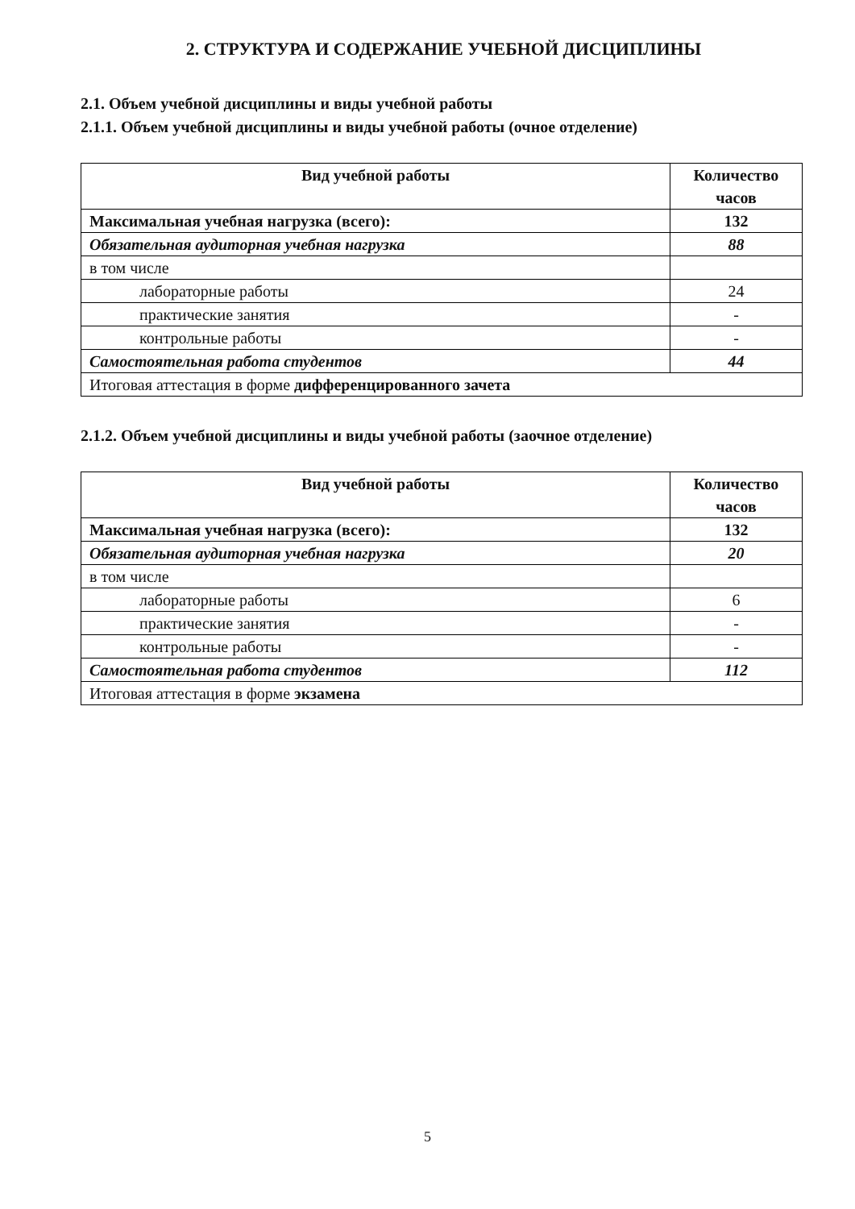2. СТРУКТУРА И СОДЕРЖАНИЕ УЧЕБНОЙ ДИСЦИПЛИНЫ
2.1. Объем учебной дисциплины и виды учебной работы
2.1.1. Объем учебной дисциплины и виды учебной работы (очное отделение)
| Вид учебной работы | Количество часов |
| --- | --- |
| Максимальная учебная нагрузка (всего): | 132 |
| Обязательная аудиторная учебная нагрузка | 88 |
| в том числе | |
| лабораторные работы | 24 |
| практические занятия | - |
| контрольные работы | - |
| Самостоятельная работа студентов | 44 |
| Итоговая аттестация в форме дифференцированного зачета | |
2.1.2. Объем учебной дисциплины и виды учебной работы (заочное отделение)
| Вид учебной работы | Количество часов |
| --- | --- |
| Максимальная учебная нагрузка (всего): | 132 |
| Обязательная аудиторная учебная нагрузка | 20 |
| в том числе | |
| лабораторные работы | 6 |
| практические занятия | - |
| контрольные работы | - |
| Самостоятельная работа студентов | 112 |
| Итоговая аттестация в форме экзамена | |
5